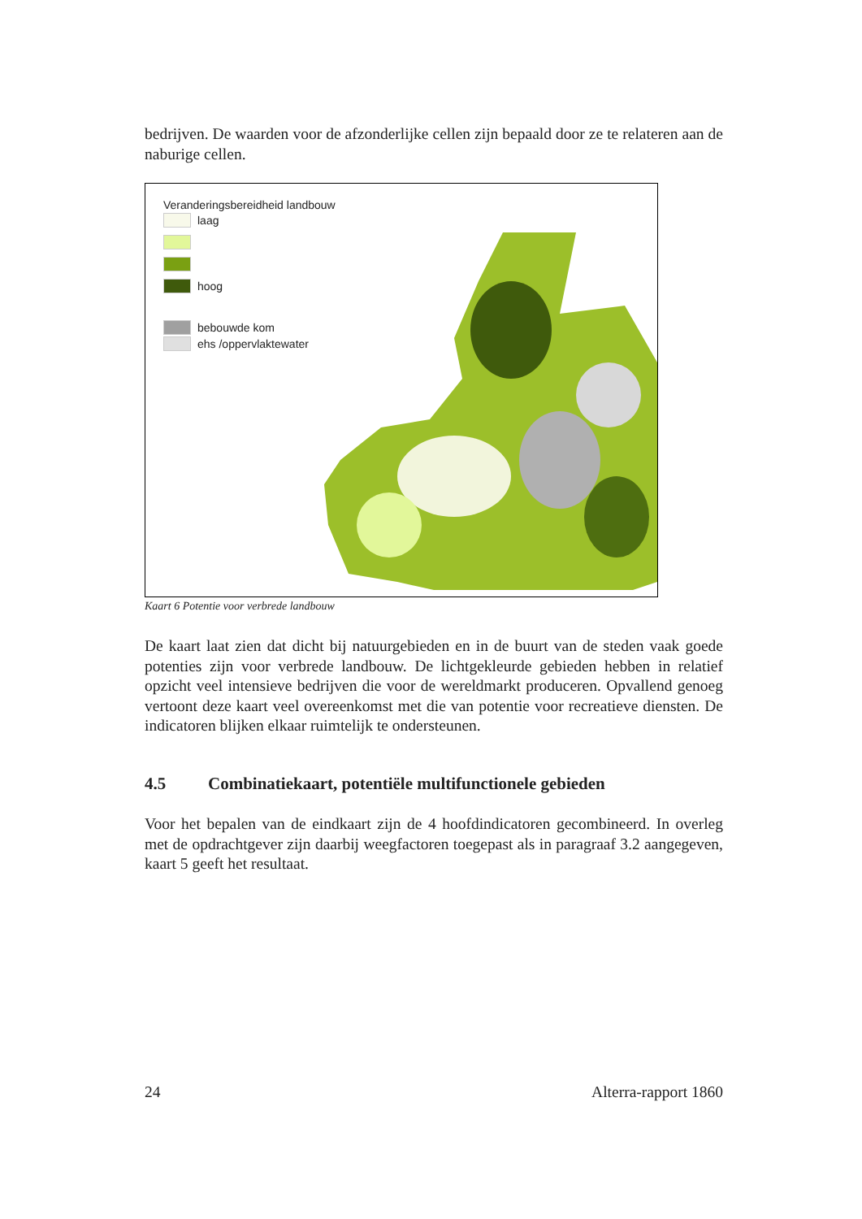bedrijven. De waarden voor de afzonderlijke cellen zijn bepaald door ze te relateren aan de naburige cellen.
Veranderingsbereidheid landbouw
laag
hoog
bebouwde kom
ehs /oppervlaktewater
Kaart 6 Potentie voor verbrede landbouw
De kaart laat zien dat dicht bij natuurgebieden en in de buurt van de steden vaak goede potenties zijn voor verbrede landbouw. De lichtgekleurde gebieden hebben in relatief opzicht veel intensieve bedrijven die voor de wereldmarkt produceren. Opvallend genoeg vertoont deze kaart veel overeenkomst met die van potentie voor recreatieve diensten. De indicatoren blijken elkaar ruimtelijk te ondersteunen.
4.5 Combinatiekaart, potentiële multifunctionele gebieden
Voor het bepalen van de eindkaart zijn de 4 hoofdindicatoren gecombineerd. In overleg met de opdrachtgever zijn daarbij weegfactoren toegepast als in paragraaf 3.2 aangegeven, kaart 5 geeft het resultaat.
24 Alterra-rapport 1860